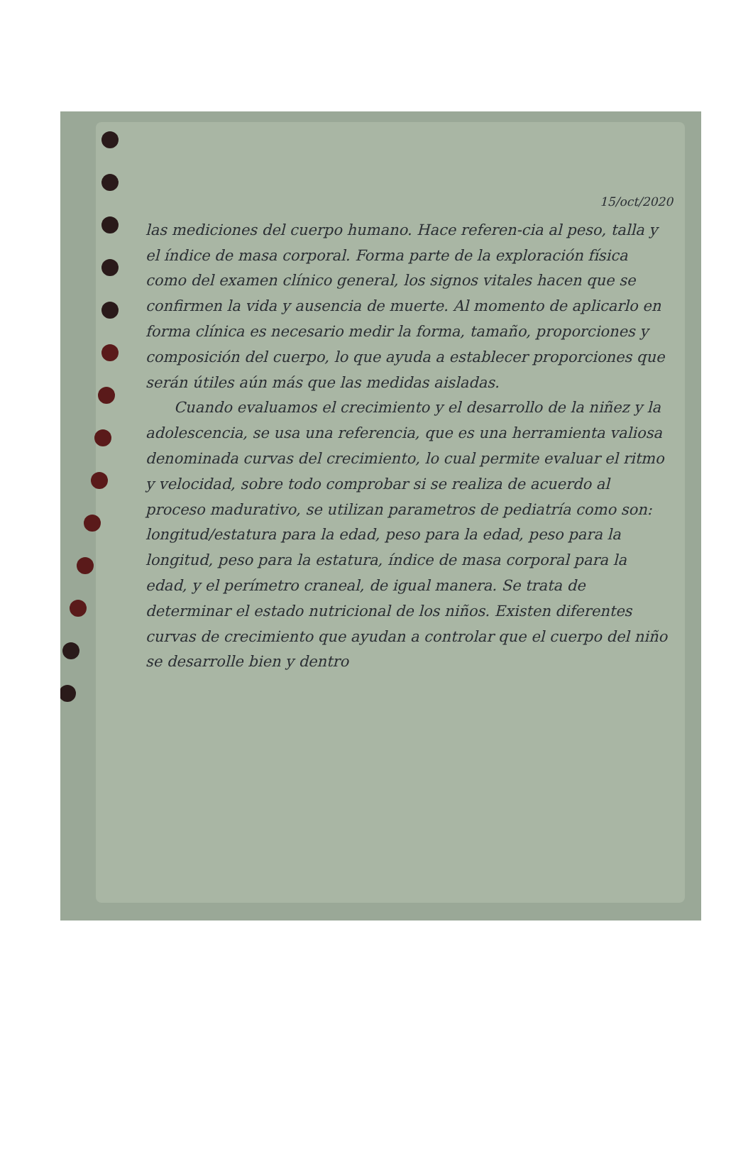15/oct/2020
las mediciones del cuerpo humano. Hace referen-cia al peso, talla y el índice de masa corporal. Forma parte de la exploración física como del examen clínico general, los signos vitales hacen que se confirmen la vida y ausencia de muerte. Al momento de aplicarlo en forma clínica es necesario medir la forma, tamaño, proporciones y composición del cuerpo, lo que ayuda a establecer proporciones que serán útiles aún más que las medidas aisladas.
Cuando evaluamos el crecimiento y el desarrollo de la niñez y la adolescencia, se usa una referencia, que es una herramienta valiosa denominada curvas del crecimiento, lo cual permite evaluar el ritmo y velocidad, sobre todo comprobar si se realiza de acuerdo al proceso madurativo, se utilizan parametros de pediatría como son: longitud/estatura para la edad, peso para la edad, peso para la longitud, peso para la estatura, índice de masa corporal para la edad, y el perímetro craneal, de igual manera. Se trata de determinar el estado nutricional de los niños. Existen diferentes curvas de crecimiento que ayudan a controlar que el cuerpo del niño se desarrolle bien y dentro